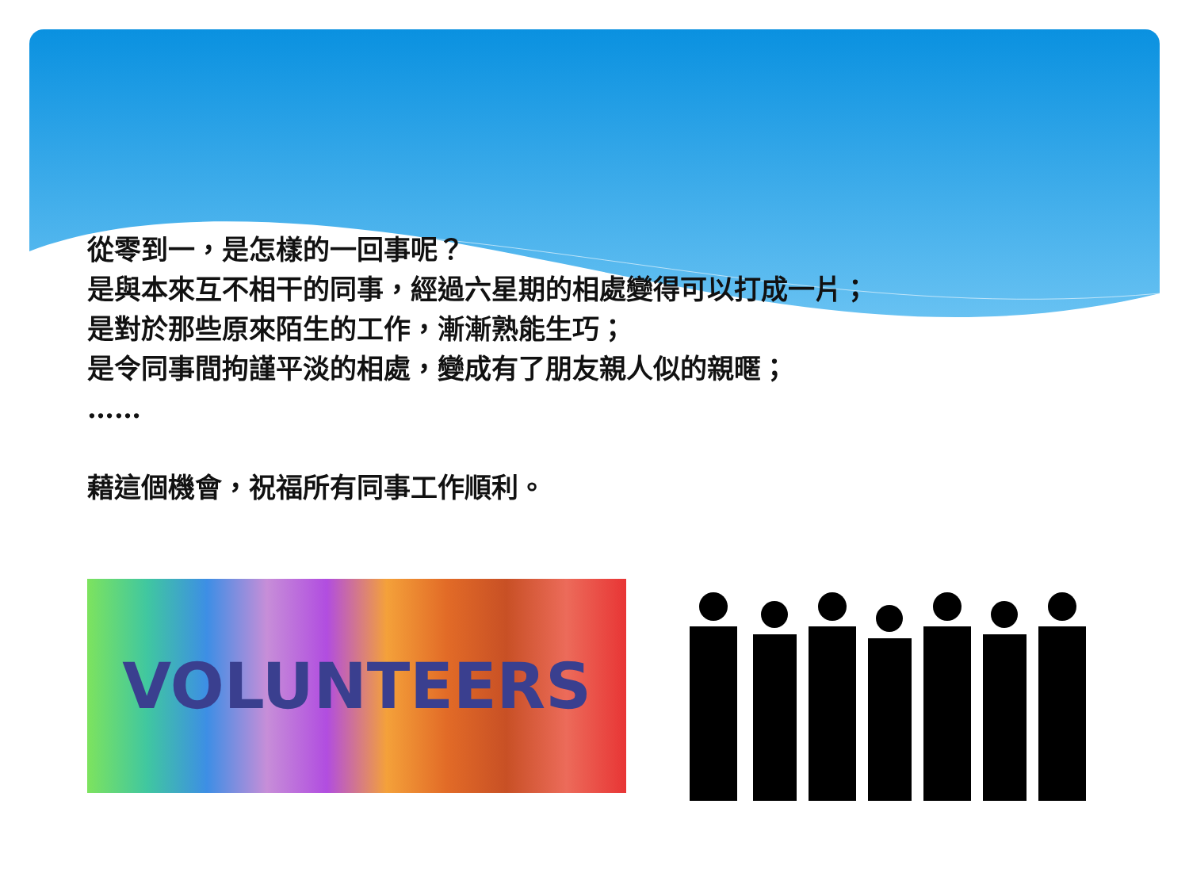從零到一，是怎樣的一回事呢？
是與本來互不相干的同事，經過六星期的相處變得可以打成一片；
是對於那些原來陌生的工作，漸漸熟能生巧；
是令同事間拘謹平淡的相處，變成有了朋友親人似的親暱；
……
藉這個機會，祝福所有同事工作順利。
VOLUNTEERS